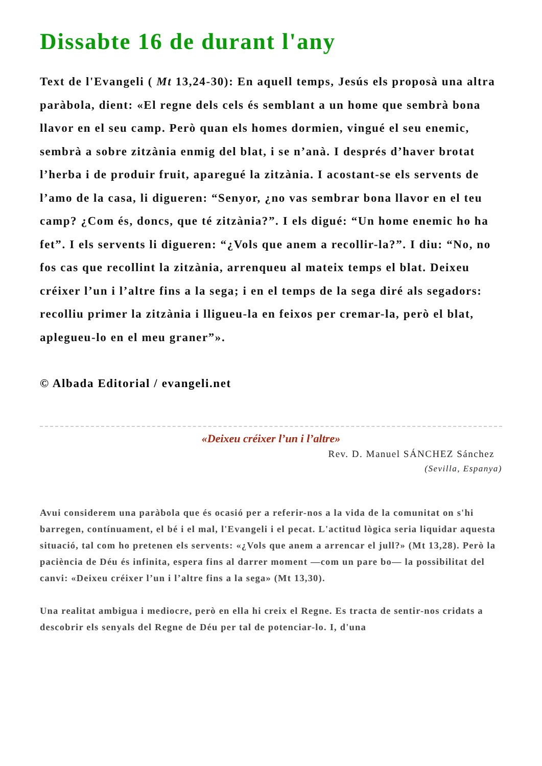Dissabte 16 de durant l'any
Text de l'Evangeli ( Mt 13,24-30): En aquell temps, Jesús els proposà una altra paràbola, dient: «El regne dels cels és semblant a un home que sembrà bona llavor en el seu camp. Però quan els homes dormien, vingué el seu enemic, sembrà a sobre zitzània enmig del blat, i se n’anà. I després d’haver brotat l’herba i de produir fruit, aparegué la zitzània. I acostant-se els servents de l’amo de la casa, li digueren: “Senyor, ¿no vas sembrar bona llavor en el teu camp? ¿Com és, doncs, que té zitzània?”. I els digué: “Un home enemic ho ha fet”. I els servents li digueren: “¿Vols que anem a recollir-la?”. I diu: “No, no fos cas que recollint la zitzània, arrenqueu al mateix temps el blat. Deixeu créixer l’un i l’altre fins a la sega; i en el temps de la sega diré als segadors: recolliu primer la zitzània i lligueu-la en feixos per cremar-la, però el blat, aplegueu-lo en el meu graner”».
© Albada Editorial / evangeli.net
«Deixeu créixer l’un i l’altre»
Rev. D. Manuel SÁNCHEZ Sánchez
(Sevilla, Espanya)
Avui considerem una paràbola que és ocasió per a referir-nos a la vida de la comunitat on s'hi barregen, contínuament, el bé i el mal, l'Evangeli i el pecat. L'actitud lògica seria liquidar aquesta situació, tal com ho pretenen els servents: «¿Vols que anem a arrencar el jull?» (Mt 13,28). Però la paciència de Déu és infinita, espera fins al darrer moment —com un pare bo— la possibilitat del canvi: «Deixeu créixer l’un i l’altre fins a la sega» (Mt 13,30).
Una realitat ambigua i mediocre, però en ella hi creix el Regne. Es tracta de sentir-nos cridats a descobrir els senyals del Regne de Déu per tal de potenciar-lo. I, d'una